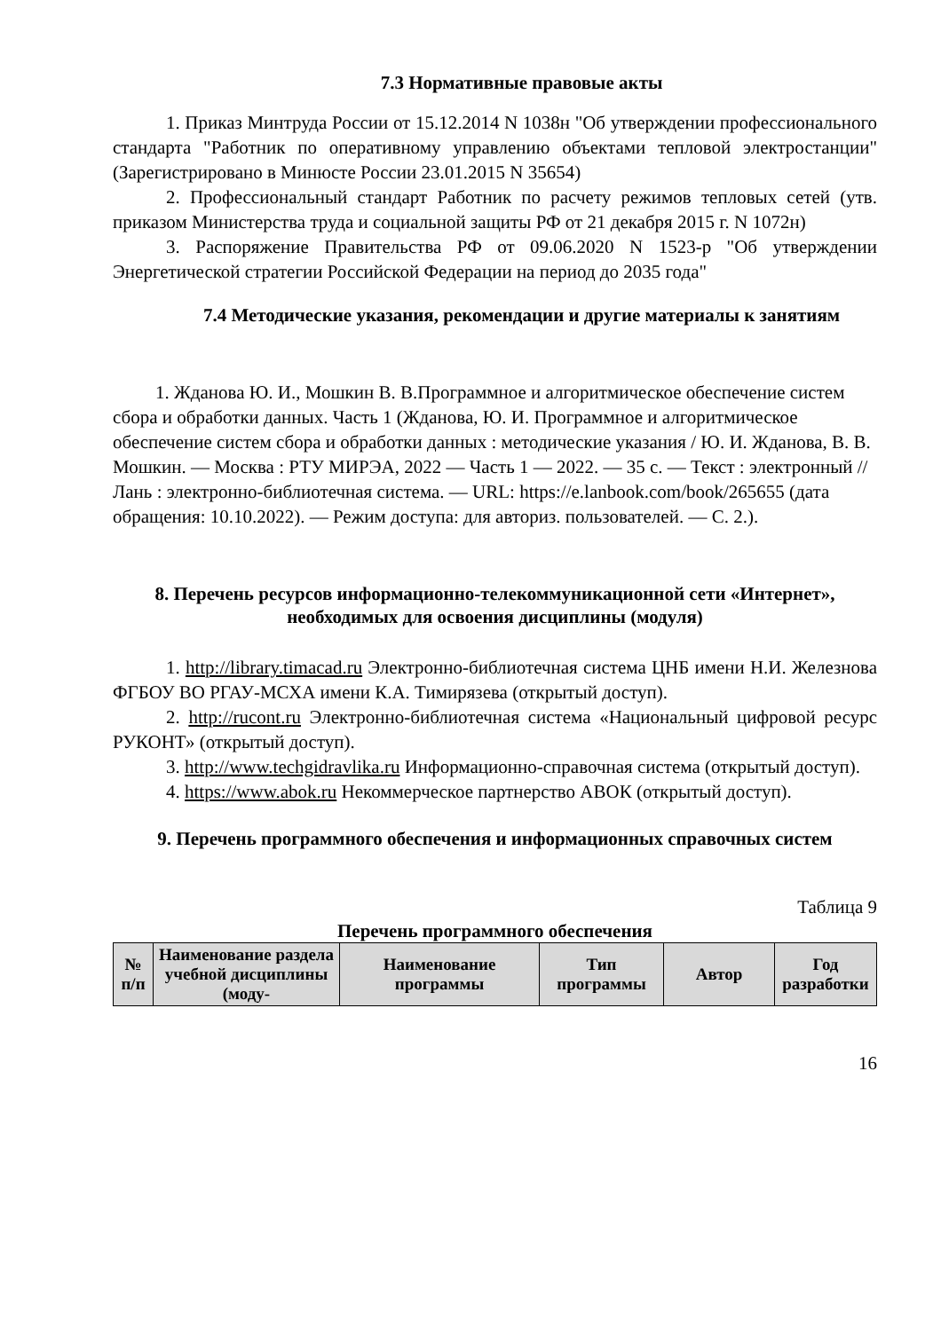7.3 Нормативные правовые акты
1. Приказ Минтруда России от 15.12.2014 N 1038н "Об утверждении профессионального стандарта "Работник по оперативному управлению объектами тепловой электростанции" (Зарегистрировано в Минюсте России 23.01.2015 N 35654)
2. Профессиональный стандарт Работник по расчету режимов тепловых сетей (утв. приказом Министерства труда и социальной защиты РФ от 21 декабря 2015 г. N 1072н)
3. Распоряжение Правительства РФ от 09.06.2020 N 1523-р "Об утверждении Энергетической стратегии Российской Федерации на период до 2035 года"
7.4 Методические указания, рекомендации и другие материалы к занятиям
1. Жданова Ю. И., Мошкин В. В.Программное и алгоритмическое обеспечение систем сбора и обработки данных. Часть 1 (Жданова, Ю. И. Программное и алгоритмическое обеспечение систем сбора и обработки данных : методические указания / Ю. И. Жданова, В. В. Мошкин. — Москва : РТУ МИРЭА, 2022 — Часть 1 — 2022. — 35 с. — Текст : электронный // Лань : электронно-библиотечная система. — URL: https://e.lanbook.com/book/265655 (дата обращения: 10.10.2022). — Режим доступа: для авториз. пользователей. — С. 2.).
8. Перечень ресурсов информационно-телекоммуникационной сети «Интернет», необходимых для освоения дисциплины (модуля)
1. http://library.timacad.ru Электронно-библиотечная система ЦНБ имени Н.И. Железнова ФГБОУ ВО РГАУ-МСХА имени К.А. Тимирязева (открытый доступ).
2. http://rucont.ru Электронно-библиотечная система «Национальный цифровой ресурс РУКОНТ» (открытый доступ).
3. http://www.techgidravlika.ru Информационно-справочная система (открытый доступ).
4. https://www.abok.ru Некоммерческое партнерство АВОК (открытый доступ).
9. Перечень программного обеспечения и информационных справочных систем
Таблица 9
Перечень программного обеспечения
| № п/п | Наименование раздела учебной дисциплины (моду- | Наименование программы | Тип программы | Автор | Год разработки |
| --- | --- | --- | --- | --- | --- |
16